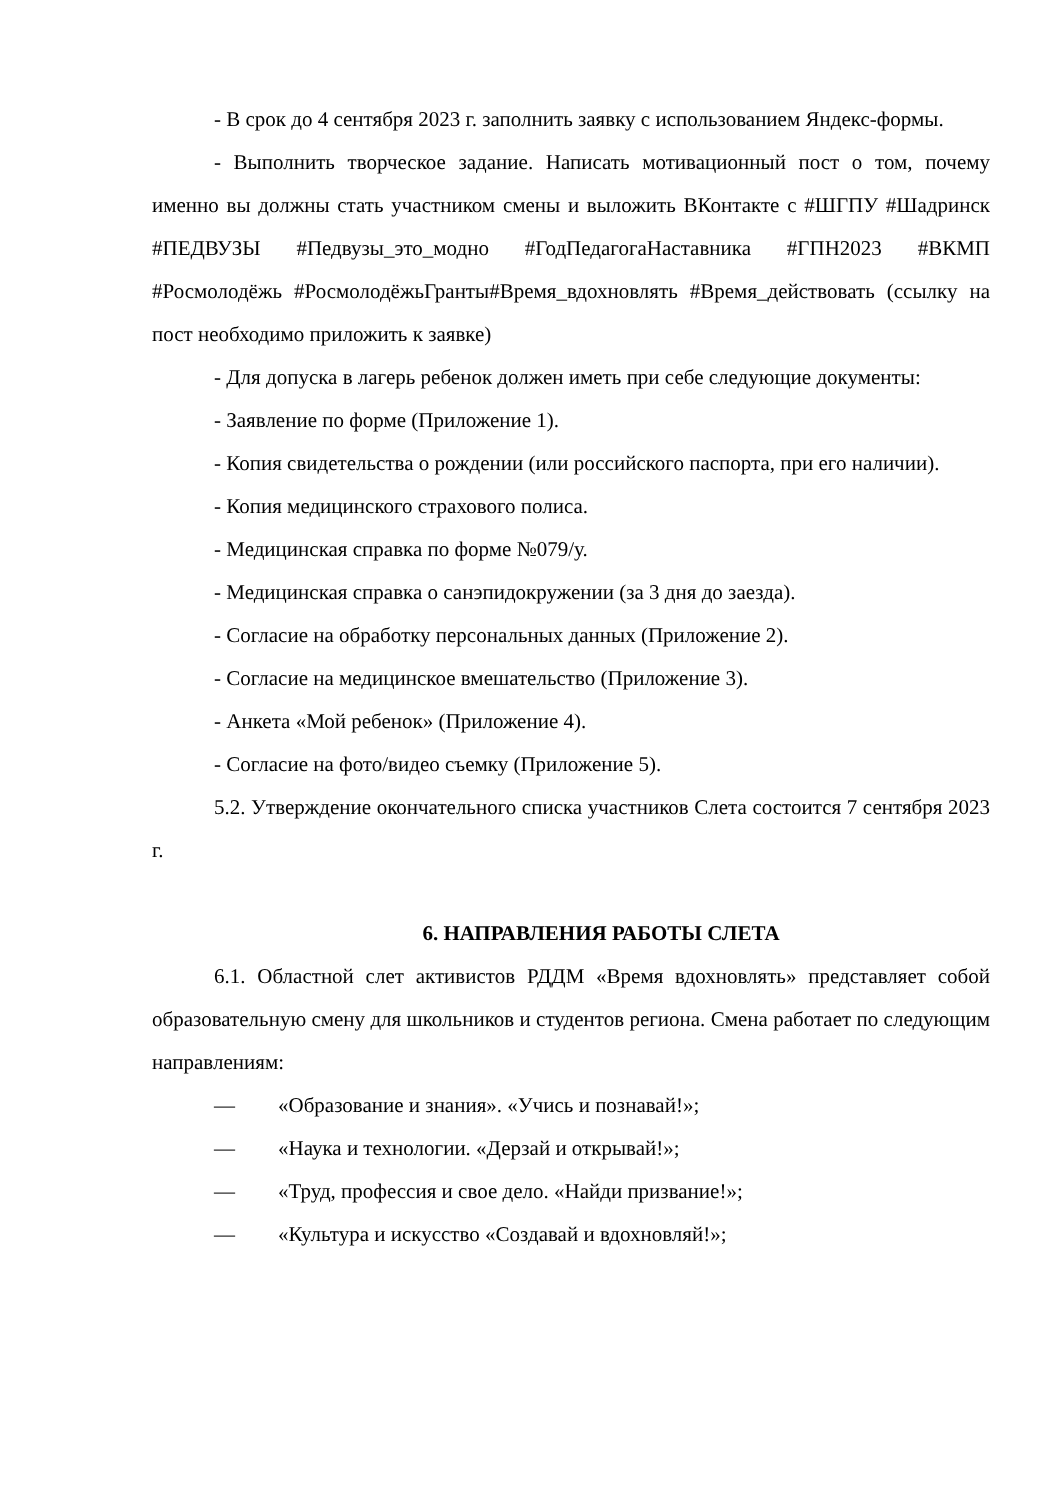- В срок до 4 сентября 2023 г. заполнить заявку с использованием Яндекс-формы.
- Выполнить творческое задание. Написать мотивационный пост о том, почему именно вы должны стать участником смены и выложить ВКонтакте с #ШГПУ #Шадринск #ПЕДВУЗЫ #Педвузы_это_модно #ГодПедагогаНаставника #ГПН2023 #ВКМП #Росмолодёжь #РосмолодёжьГранты#Время_вдохновлять #Время_действовать (ссылку на пост необходимо приложить к заявке)
- Для допуска в лагерь ребенок должен иметь при себе следующие документы:
- Заявление по форме (Приложение 1).
- Копия свидетельства о рождении (или российского паспорта, при его наличии).
- Копия медицинского страхового полиса.
- Медицинская справка по форме №079/у.
- Медицинская справка о санэпидокружении (за 3 дня до заезда).
- Согласие на обработку персональных данных (Приложение 2).
- Согласие на медицинское вмешательство (Приложение 3).
- Анкета «Мой ребенок» (Приложение 4).
- Согласие на фото/видео съемку (Приложение 5).
5.2. Утверждение окончательного списка участников Слета состоится 7 сентября 2023 г.
6. НАПРАВЛЕНИЯ РАБОТЫ СЛЕТА
6.1. Областной слет активистов РДДМ «Время вдохновлять» представляет собой образовательную смену для школьников и студентов региона. Смена работает по следующим направлениям:
— «Образование и знания». «Учись и познавай!»;
— «Наука и технологии. «Дерзай и открывай!»;
— «Труд, профессия и свое дело. «Найди призвание!»;
— «Культура и искусство «Создавай и вдохновляй!»;